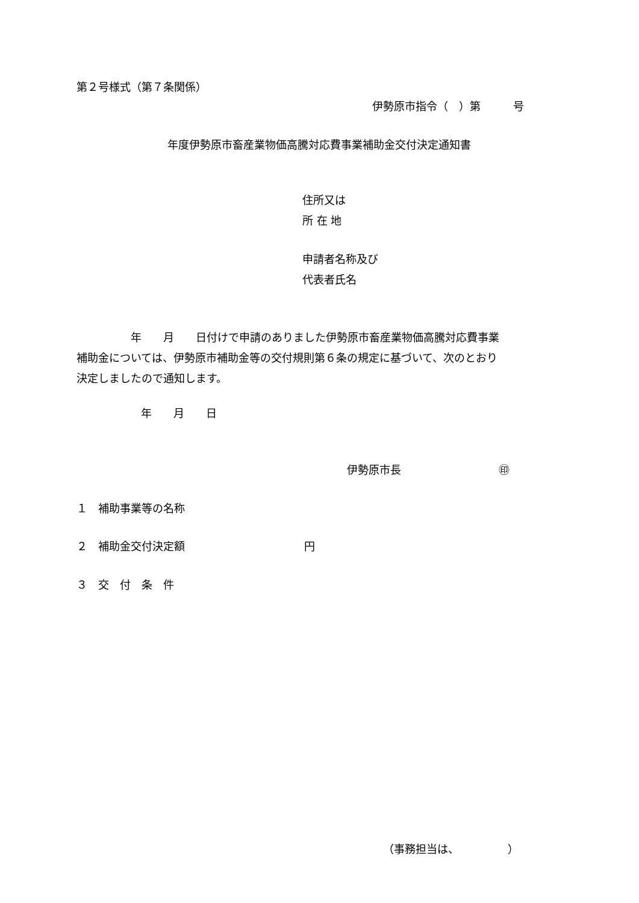第２号様式（第７条関係）
伊勢原市指令（　）第　　　号
年度伊勢原市畜産業物価高騰対応費事業補助金交付決定通知書
住所又は
所 在 地
申請者名称及び
代表者氏名
　　　　　年　　月　　日付けで申請のありました伊勢原市畜産業物価高騰対応費事業 補助金については、伊勢原市補助金等の交付規則第６条の規定に基づいて、次のとおり 決定しましたので通知します。
年　　月　　日
伊勢原市長　　　　　　　　　㊞
１　補助事業等の名称
２　補助金交付決定額　　　　　　　　　　　円
３　交　付　条　件
（事務担当は、　　　　　）